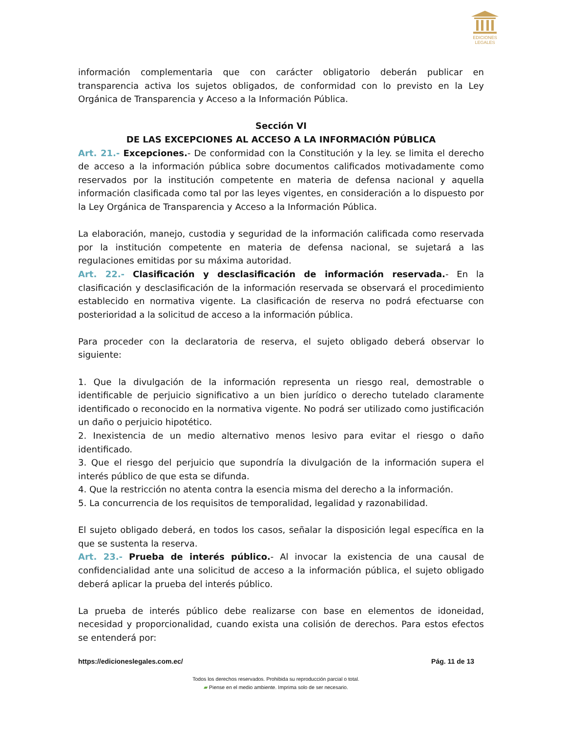EDICIONES
LEGALES
información complementaria que con carácter obligatorio deberán publicar en transparencia activa los sujetos obligados, de conformidad con lo previsto en la Ley Orgánica de Transparencia y Acceso a la Información Pública.
Sección VI
DE LAS EXCEPCIONES AL ACCESO A LA INFORMACIÓN PÚBLICA
Art. 21.- Excepciones.- De conformidad con la Constitución y la ley. se limita el derecho de acceso a la información pública sobre documentos calificados motivadamente como reservados por la institución competente en materia de defensa nacional y aquella información clasificada como tal por las leyes vigentes, en consideración a lo dispuesto por la Ley Orgánica de Transparencia y Acceso a la Información Pública.
La elaboración, manejo, custodia y seguridad de la información calificada como reservada por la institución competente en materia de defensa nacional, se sujetará a las regulaciones emitidas por su máxima autoridad.
Art. 22.- Clasificación y desclasificación de información reservada.- En la clasificación y desclasificación de la información reservada se observará el procedimiento establecido en normativa vigente. La clasificación de reserva no podrá efectuarse con posterioridad a la solicitud de acceso a la información pública.
Para proceder con la declaratoria de reserva, el sujeto obligado deberá observar lo siguiente:
1. Que la divulgación de la información representa un riesgo real, demostrable o identificable de perjuicio significativo a un bien jurídico o derecho tutelado claramente identificado o reconocido en la normativa vigente. No podrá ser utilizado como justificación un daño o perjuicio hipotético.
2. Inexistencia de un medio alternativo menos lesivo para evitar el riesgo o daño identificado.
3. Que el riesgo del perjuicio que supondría la divulgación de la información supera el interés público de que esta se difunda.
4. Que la restricción no atenta contra la esencia misma del derecho a la información.
5. La concurrencia de los requisitos de temporalidad, legalidad y razonabilidad.
El sujeto obligado deberá, en todos los casos, señalar la disposición legal específica en la que se sustenta la reserva.
Art. 23.- Prueba de interés público.- Al invocar la existencia de una causal de confidencialidad ante una solicitud de acceso a la información pública, el sujeto obligado deberá aplicar la prueba del interés público.
La prueba de interés público debe realizarse con base en elementos de idoneidad, necesidad y proporcionalidad, cuando exista una colisión de derechos. Para estos efectos se entenderá por:
https://edicioneslegales.com.ec/ Pág. 11 de 13
Todos los derechos reservados. Prohibida su reproducción parcial o total.
▰ Piense en el medio ambiente. Imprima solo de ser necesario.